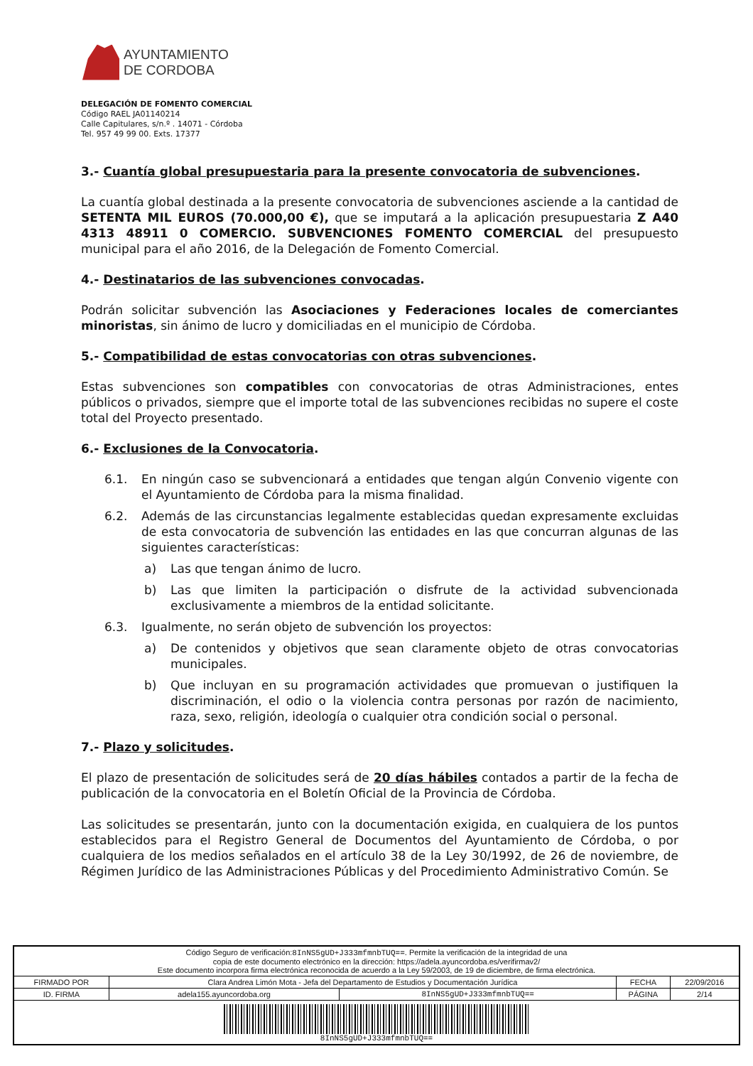AYUNTAMIENTO
DE CORDOBA
DELEGACIÓN DE FOMENTO COMERCIAL
Código RAEL JA01140214
Calle Capitulares, s/n.º . 14071 - Córdoba
Tel. 957 49 99 00. Exts. 17377
3.- Cuantía global presupuestaria para la presente convocatoria de subvenciones.
La cuantía global destinada a la presente convocatoria de subvenciones asciende a la cantidad de SETENTA MIL EUROS (70.000,00 €), que se imputará a la aplicación presupuestaria Z A40 4313 48911 0 COMERCIO. SUBVENCIONES FOMENTO COMERCIAL del presupuesto municipal para el año 2016, de la Delegación de Fomento Comercial.
4.- Destinatarios de las subvenciones convocadas.
Podrán solicitar subvención las Asociaciones y Federaciones locales de comerciantes minoristas, sin ánimo de lucro y domiciliadas en el municipio de Córdoba.
5.- Compatibilidad de estas convocatorias con otras subvenciones.
Estas subvenciones son compatibles con convocatorias de otras Administraciones, entes públicos o privados, siempre que el importe total de las subvenciones recibidas no supere el coste total del Proyecto presentado.
6.- Exclusiones de la Convocatoria.
6.1. En ningún caso se subvencionará a entidades que tengan algún Convenio vigente con el Ayuntamiento de Córdoba para la misma finalidad.
6.2. Además de las circunstancias legalmente establecidas quedan expresamente excluidas de esta convocatoria de subvención las entidades en las que concurran algunas de las siguientes características:
a) Las que tengan ánimo de lucro.
b) Las que limiten la participación o disfrute de la actividad subvencionada exclusivamente a miembros de la entidad solicitante.
6.3. Igualmente, no serán objeto de subvención los proyectos:
a) De contenidos y objetivos que sean claramente objeto de otras convocatorias municipales.
b) Que incluyan en su programación actividades que promuevan o justifiquen la discriminación, el odio o la violencia contra personas por razón de nacimiento, raza, sexo, religión, ideología o cualquier otra condición social o personal.
7.- Plazo y solicitudes.
El plazo de presentación de solicitudes será de 20 días hábiles contados a partir de la fecha de publicación de la convocatoria en el Boletín Oficial de la Provincia de Córdoba.
Las solicitudes se presentarán, junto con la documentación exigida, en cualquiera de los puntos establecidos para el Registro General de Documentos del Ayuntamiento de Córdoba, o por cualquiera de los medios señalados en el artículo 38 de la Ley 30/1992, de 26 de noviembre, de Régimen Jurídico de las Administraciones Públicas y del Procedimiento Administrativo Común. Se
| Código Seguro de verificación: 8InNS5gUD+J333mfmnbTUQ== . Permite la verificación de la integridad de una copia de este documento electrónico en la dirección: https://adela.ayuncordoba.es/verifirmav2/ Este documento incorpora firma electrónica reconocida de acuerdo a la Ley 59/2003, de 19 de diciembre, de firma electrónica. | | | | |
| FIRMADO POR | Clara Andrea Limón Mota - Jefa del Departamento de Estudios y Documentación Jurídica | | FECHA | 22/09/2016 |
| ID. FIRMA | adela155.ayuncordoba.org | 8InNS5gUD+J333mfmnbTUQ== | PÁGINA | 2/14 |
| 8InNS5gUD+J333mfmnbTUQ== | | | | |